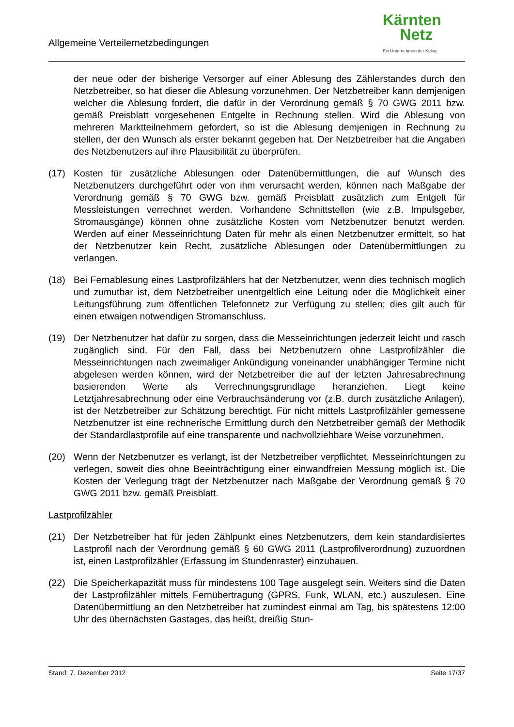Allgemeine Verteilernetzbedingungen
Kärnten
Netz
Ein Unternehmen der Kelag
der neue oder der bisherige Versorger auf einer Ablesung des Zählerstandes durch den Netzbetreiber, so hat dieser die Ablesung vorzunehmen. Der Netzbetreiber kann demjenigen welcher die Ablesung fordert, die dafür in der Verordnung gemäß § 70 GWG 2011 bzw. gemäß Preisblatt vorgesehenen Entgelte in Rechnung stellen. Wird die Ablesung von mehreren Marktteilnehmern gefordert, so ist die Ablesung demjenigen in Rechnung zu stellen, der den Wunsch als erster bekannt gegeben hat. Der Netzbetreiber hat die Angaben des Netzbenutzers auf ihre Plausibilität zu überprüfen.
(17) Kosten für zusätzliche Ablesungen oder Datenübermittlungen, die auf Wunsch des Netzbenutzers durchgeführt oder von ihm verursacht werden, können nach Maßgabe der Verordnung gemäß § 70 GWG bzw. gemäß Preisblatt zusätzlich zum Entgelt für Messleistungen verrechnet werden. Vorhandene Schnittstellen (wie z.B. Impulsgeber, Stromausgänge) können ohne zusätzliche Kosten vom Netzbenutzer benutzt werden. Werden auf einer Messeinrichtung Daten für mehr als einen Netzbenutzer ermittelt, so hat der Netzbenutzer kein Recht, zusätzliche Ablesungen oder Datenübermittlungen zu verlangen.
(18) Bei Fernablesung eines Lastprofilzählers hat der Netzbenutzer, wenn dies technisch möglich und zumutbar ist, dem Netzbetreiber unentgeltlich eine Leitung oder die Möglichkeit einer Leitungsführung zum öffentlichen Telefonnetz zur Verfügung zu stellen; dies gilt auch für einen etwaigen notwendigen Stromanschluss.
(19) Der Netzbenutzer hat dafür zu sorgen, dass die Messeinrichtungen jederzeit leicht und rasch zugänglich sind. Für den Fall, dass bei Netzbenutzern ohne Lastprofilzähler die Messeinrichtungen nach zweimaliger Ankündigung voneinander unabhängiger Termine nicht abgelesen werden können, wird der Netzbetreiber die auf der letzten Jahresabrechnung basierenden Werte als Verrechnungsgrundlage heranziehen. Liegt keine Letztjahresabrechnung oder eine Verbrauchsänderung vor (z.B. durch zusätzliche Anlagen), ist der Netzbetreiber zur Schätzung berechtigt. Für nicht mittels Lastprofilzähler gemessene Netzbenutzer ist eine rechnerische Ermittlung durch den Netzbetreiber gemäß der Methodik der Standardlastprofile auf eine transparente und nachvollziehbare Weise vorzunehmen.
(20) Wenn der Netzbenutzer es verlangt, ist der Netzbetreiber verpflichtet, Messeinrichtungen zu verlegen, soweit dies ohne Beeinträchtigung einer einwandfreien Messung möglich ist. Die Kosten der Verlegung trägt der Netzbenutzer nach Maßgabe der Verordnung gemäß § 70 GWG 2011 bzw. gemäß Preisblatt.
Lastprofilzähler
(21) Der Netzbetreiber hat für jeden Zählpunkt eines Netzbenutzers, dem kein standardisiertes Lastprofil nach der Verordnung gemäß § 60 GWG 2011 (Lastprofilverordnung) zuzuordnen ist, einen Lastprofilzähler (Erfassung im Stundenraster) einzubauen.
(22) Die Speicherkapazität muss für mindestens 100 Tage ausgelegt sein. Weiters sind die Daten der Lastprofilzähler mittels Fernübertragung (GPRS, Funk, WLAN, etc.) auszulesen. Eine Datenübermittlung an den Netzbetreiber hat zumindest einmal am Tag, bis spätestens 12:00 Uhr des übernächsten Gastages, das heißt, dreißig Stun-
Stand: 7. Dezember 2012 Seite 17/37